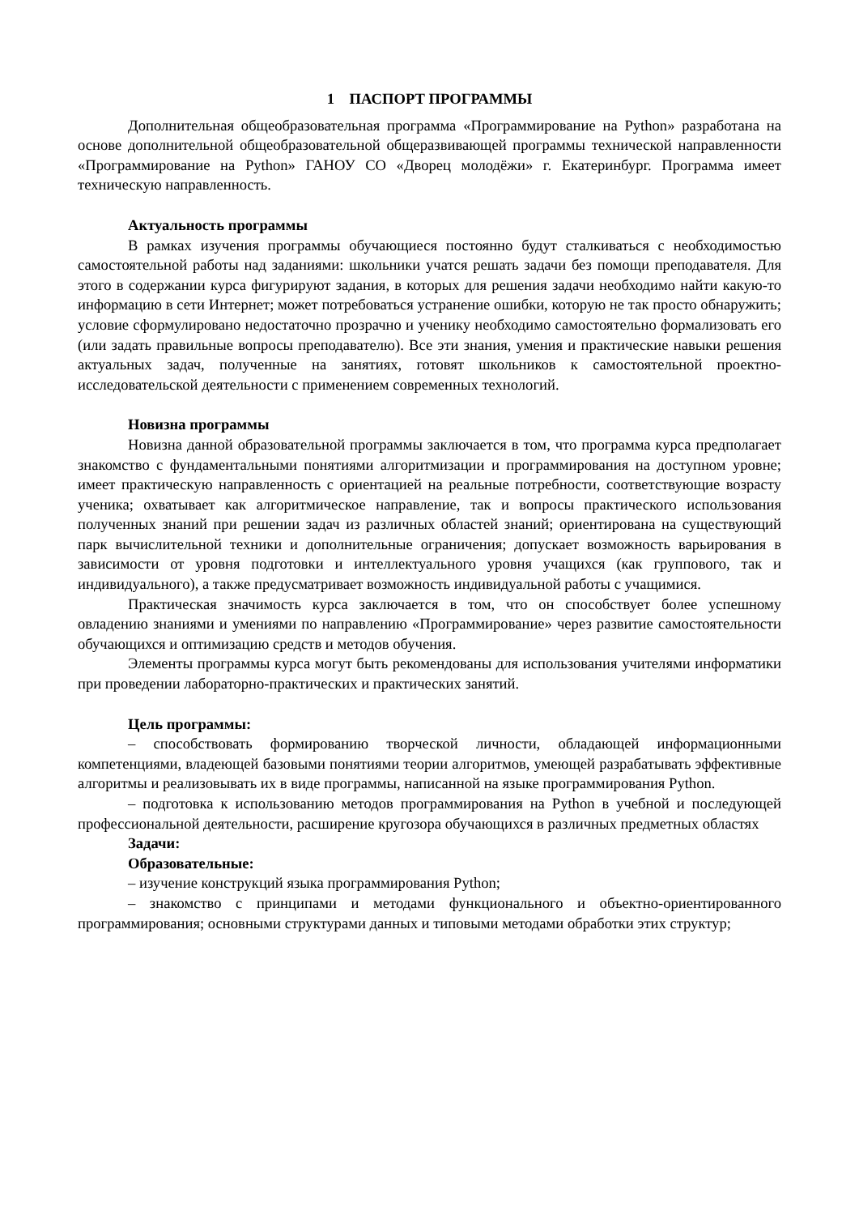1 ПАСПОРТ ПРОГРАММЫ
Дополнительная общеобразовательная программа «Программирование на Python» разработана на основе дополнительной общеобразовательной общеразвивающей программы технической направленности «Программирование на Python» ГАНОУ СО «Дворец молодёжи» г. Екатеринбург. Программа имеет техническую направленность.
Актуальность программы
В рамках изучения программы обучающиеся постоянно будут сталкиваться с необходимостью самостоятельной работы над заданиями: школьники учатся решать задачи без помощи преподавателя. Для этого в содержании курса фигурируют задания, в которых для решения задачи необходимо найти какую-то информацию в сети Интернет; может потребоваться устранение ошибки, которую не так просто обнаружить; условие сформулировано недостаточно прозрачно и ученику необходимо самостоятельно формализовать его (или задать правильные вопросы преподавателю). Все эти знания, умения и практические навыки решения актуальных задач, полученные на занятиях, готовят школьников к самостоятельной проектно-исследовательской деятельности с применением современных технологий.
Новизна программы
Новизна данной образовательной программы заключается в том, что программа курса предполагает знакомство с фундаментальными понятиями алгоритмизации и программирования на доступном уровне; имеет практическую направленность с ориентацией на реальные потребности, соответствующие возрасту ученика; охватывает как алгоритмическое направление, так и вопросы практического использования полученных знаний при решении задач из различных областей знаний; ориентирована на существующий парк вычислительной техники и дополнительные ограничения; допускает возможность варьирования в зависимости от уровня подготовки и интеллектуального уровня учащихся (как группового, так и индивидуального), а также предусматривает возможность индивидуальной работы с учащимися.
Практическая значимость курса заключается в том, что он способствует более успешному овладению знаниями и умениями по направлению «Программирование» через развитие самостоятельности обучающихся и оптимизацию средств и методов обучения.
Элементы программы курса могут быть рекомендованы для использования учителями информатики при проведении лабораторно-практических и практических занятий.
Цель программы:
– способствовать формированию творческой личности, обладающей информационными компетенциями, владеющей базовыми понятиями теории алгоритмов, умеющей разрабатывать эффективные алгоритмы и реализовывать их в виде программы, написанной на языке программирования Python.
– подготовка к использованию методов программирования на Python в учебной и последующей профессиональной деятельности, расширение кругозора обучающихся в различных предметных областях
Задачи:
Образовательные:
– изучение конструкций языка программирования Python;
– знакомство с принципами и методами функционального и объектно-ориентированного программирования; основными структурами данных и типовыми методами обработки этих структур;